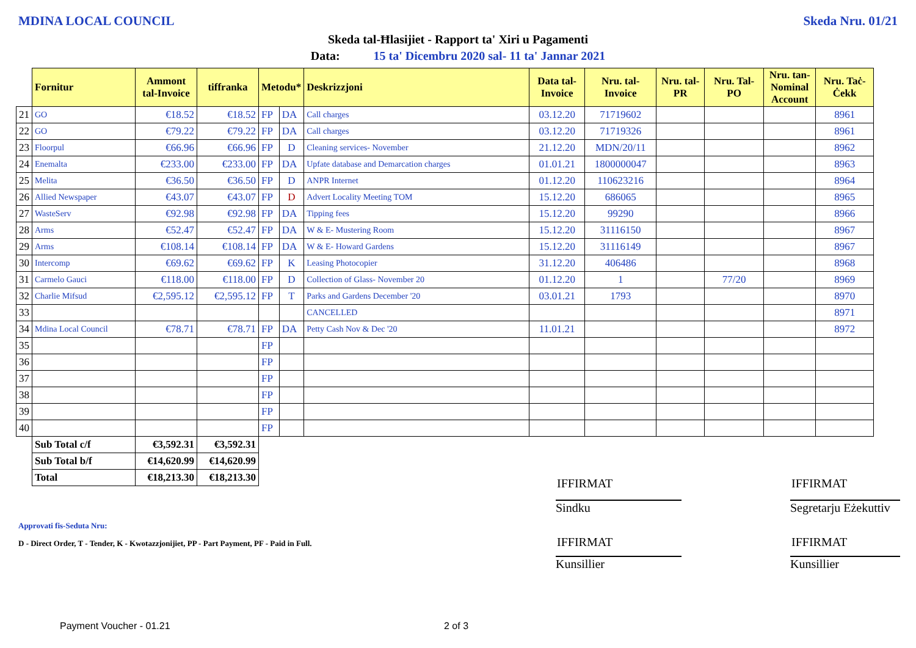MDINA LOCAL COUNCIL Skeda Nru. 01/21
Skeda tal-Ħlasijiet - Rapport ta' Xiri u Pagamenti
Data: 15 ta' Dicembru 2020 sal- 11 ta' Jannar 2021
| | Fornitur | Ammont tal-Invoice | tiffranka | Metodu* | | Deskrizzjoni | Data tal-Invoice | Nru. tal-Invoice | Nru. tal-PR | Nru. Tal-PO | Nru. tan-Nominal Account | Nru. Taċ-Ċekk |
| --- | --- | --- | --- | --- | --- | --- | --- | --- | --- | --- | --- | --- |
| 21 | GO | €18.52 | €18.52 | FP | DA | Call charges | 03.12.20 | 71719602 | | | | 8961 |
| 22 | GO | €79.22 | €79.22 | FP | DA | Call charges | 03.12.20 | 71719326 | | | | 8961 |
| 23 | Floorpul | €66.96 | €66.96 | FP | D | Cleaning services- November | 21.12.20 | MDN/20/11 | | | | 8962 |
| 24 | Enemalta | €233.00 | €233.00 | FP | DA | Upfate database and Demarcation charges | 01.01.21 | 1800000047 | | | | 8963 |
| 25 | Melita | €36.50 | €36.50 | FP | D | ANPR Internet | 01.12.20 | 110623216 | | | | 8964 |
| 26 | Allied Newspaper | €43.07 | €43.07 | FP | D | Advert Locality Meeting TOM | 15.12.20 | 686065 | | | | 8965 |
| 27 | WasteServ | €92.98 | €92.98 | FP | DA | Tipping fees | 15.12.20 | 99290 | | | | 8966 |
| 28 | Arms | €52.47 | €52.47 | FP | DA | W & E- Mustering Room | 15.12.20 | 31116150 | | | | 8967 |
| 29 | Arms | €108.14 | €108.14 | FP | DA | W & E- Howard Gardens | 15.12.20 | 31116149 | | | | 8967 |
| 30 | Intercomp | €69.62 | €69.62 | FP | K | Leasing Photocopier | 31.12.20 | 406486 | | | | 8968 |
| 31 | Carmelo Gauci | €118.00 | €118.00 | FP | D | Collection of Glass- November 20 | 01.12.20 | 1 | | 77/20 | | 8969 |
| 32 | Charlie Mifsud | €2,595.12 | €2,595.12 | FP | T | Parks and Gardens December '20 | 03.01.21 | 1793 | | | | 8970 |
| 33 | | | | | | CANCELLED | | | | | | 8971 |
| 34 | Mdina Local Council | €78.71 | €78.71 | FP | DA | Petty Cash Nov & Dec '20 | 11.01.21 | | | | | 8972 |
| 35 | | | | FP | | | | | | | | |
| 36 | | | | FP | | | | | | | | |
| 37 | | | | FP | | | | | | | | |
| 38 | | | | FP | | | | | | | | |
| 39 | | | | FP | | | | | | | | |
| 40 | | | | FP | | | | | | | | |
| | Sub Total c/f | €3,592.31 | €3,592.31 | | | | | | | | | |
| | Sub Total b/f | €14,620.99 | €14,620.99 | | | | | | | | | |
| | Total | €18,213.30 | €18,213.30 | | | | | | | | | |
Approvati fis-Seduta Nru:
D - Direct Order, T - Tender, K - Kwotazzjonijiet, PP - Part Payment, PF - Paid in Full.
IFFIRMAT IFFIRMAT
Sindku
Segretarju Eżekuttiv
IFFIRMAT IFFIRMAT
Kunsillier Kunsillier
Payment Voucher - 01.21 2 of 3